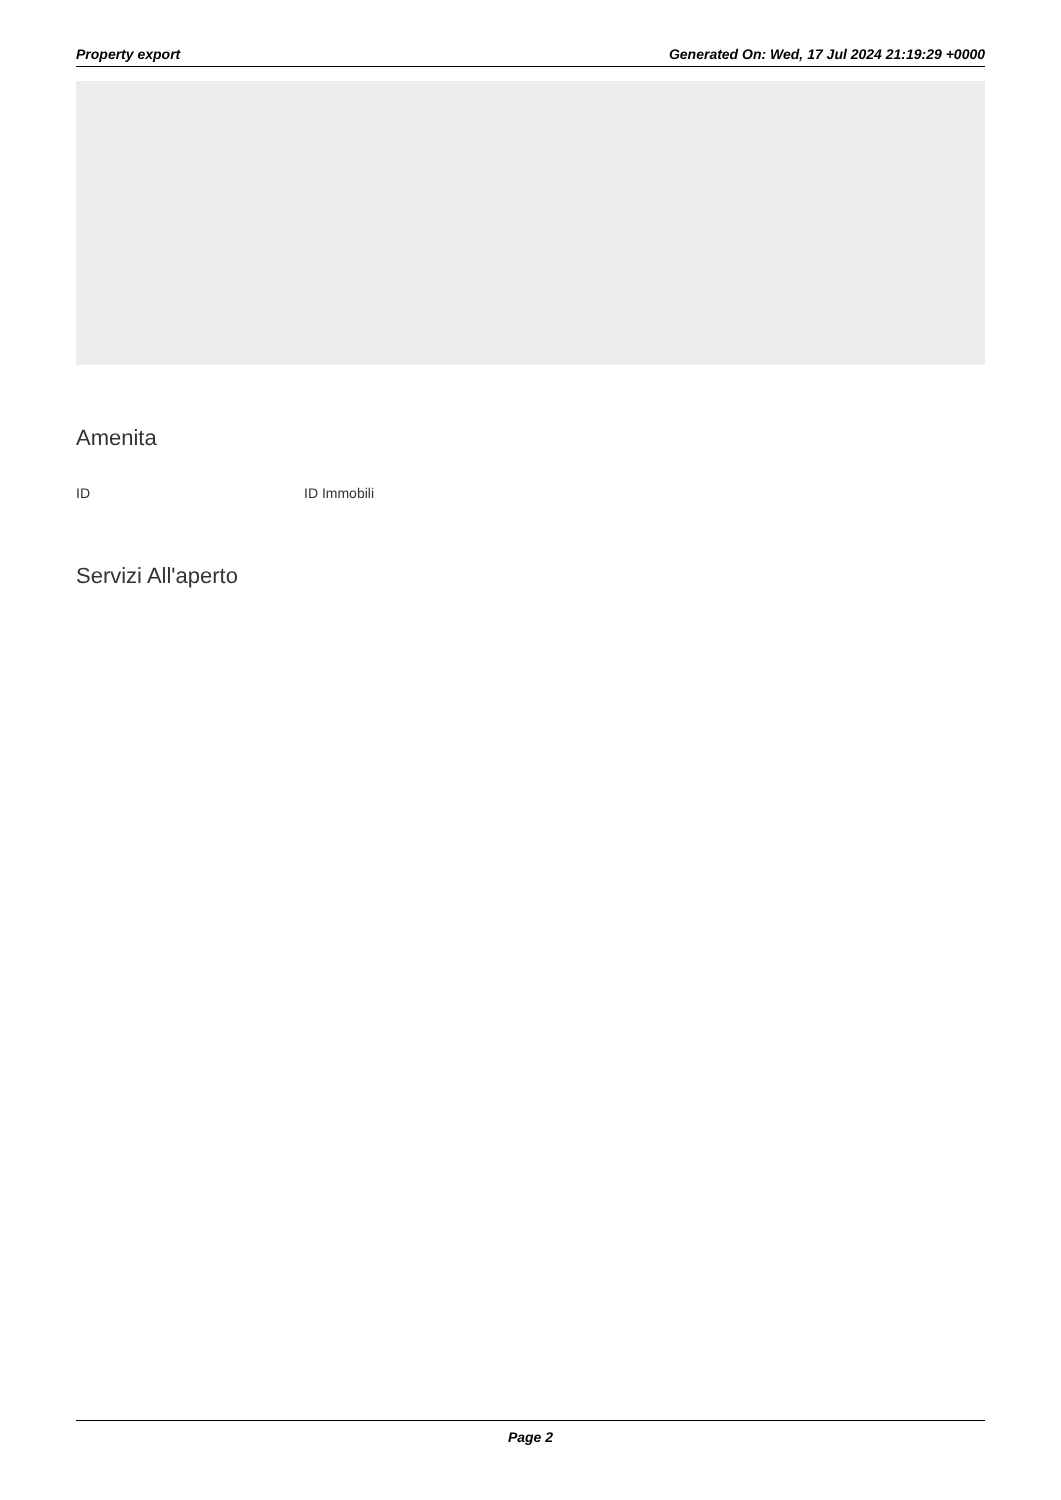Property export Generated On: Wed, 17 Jul 2024 21:19:29 +0000
Amenita
ID ID Immobili
Servizi All'aperto
Page 2